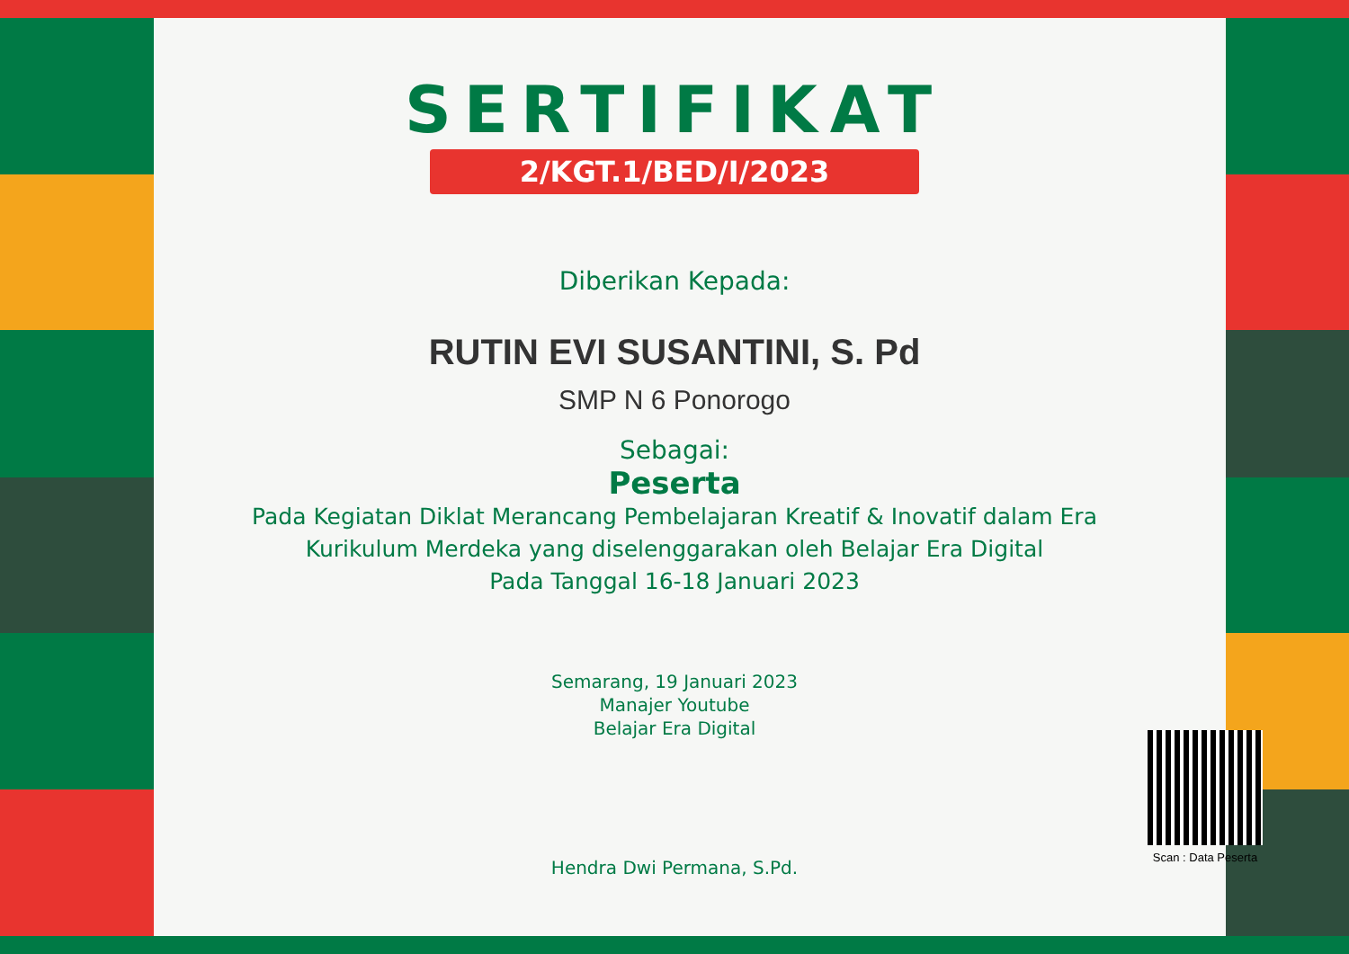SERTIFIKAT
2/KGT.1/BED/I/2023
Diberikan Kepada:
RUTIN EVI SUSANTINI, S. Pd
SMP N 6 Ponorogo
Sebagai:
Peserta
Pada Kegiatan Diklat Merancang Pembelajaran Kreatif & Inovatif dalam Era
Kurikulum Merdeka yang diselenggarakan oleh Belajar Era Digital
Pada Tanggal 16-18 Januari 2023
Semarang, 19 Januari 2023
Manajer Youtube
Belajar Era Digital
Hendra Dwi Permana, S.Pd.
Scan : Data Peserta